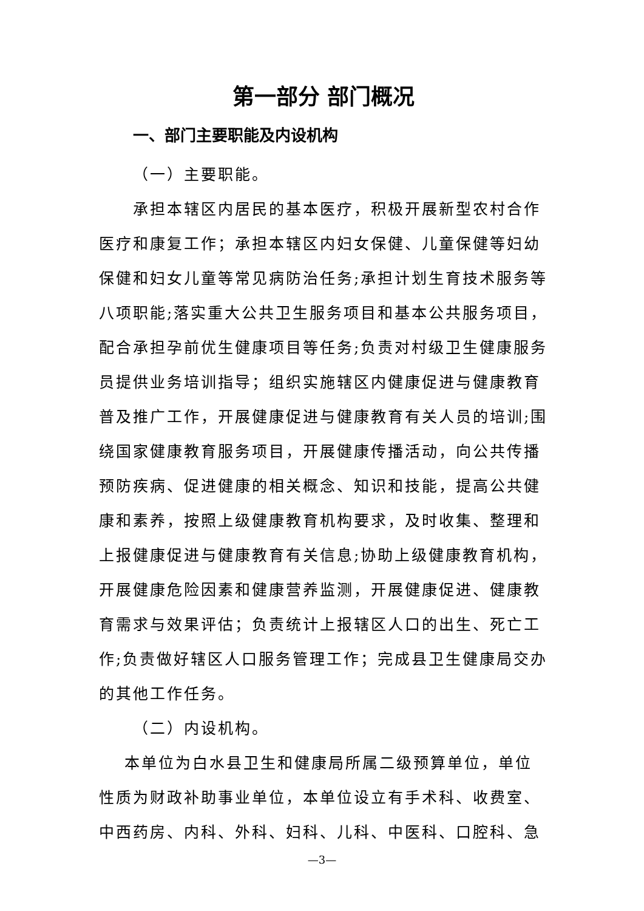第一部分 部门概况
一、部门主要职能及内设机构
（一）主要职能。
承担本辖区内居民的基本医疗，积极开展新型农村合作医疗和康复工作；承担本辖区内妇女保健、儿童保健等妇幼保健和妇女儿童等常见病防治任务;承担计划生育技术服务等八项职能;落实重大公共卫生服务项目和基本公共服务项目，配合承担孕前优生健康项目等任务;负责对村级卫生健康服务员提供业务培训指导；组织实施辖区内健康促进与健康教育普及推广工作，开展健康促进与健康教育有关人员的培训;围绕国家健康教育服务项目，开展健康传播活动，向公共传播预防疾病、促进健康的相关概念、知识和技能，提高公共健康和素养，按照上级健康教育机构要求，及时收集、整理和上报健康促进与健康教育有关信息;协助上级健康教育机构，开展健康危险因素和健康营养监测，开展健康促进、健康教育需求与效果评估；负责统计上报辖区人口的出生、死亡工作;负责做好辖区人口服务管理工作；完成县卫生健康局交办的其他工作任务。
（二）内设机构。
本单位为白水县卫生和健康局所属二级预算单位，单位性质为财政补助事业单位，本单位设立有手术科、收费室、中西药房、内科、外科、妇科、儿科、中医科、口腔科、急
—3—